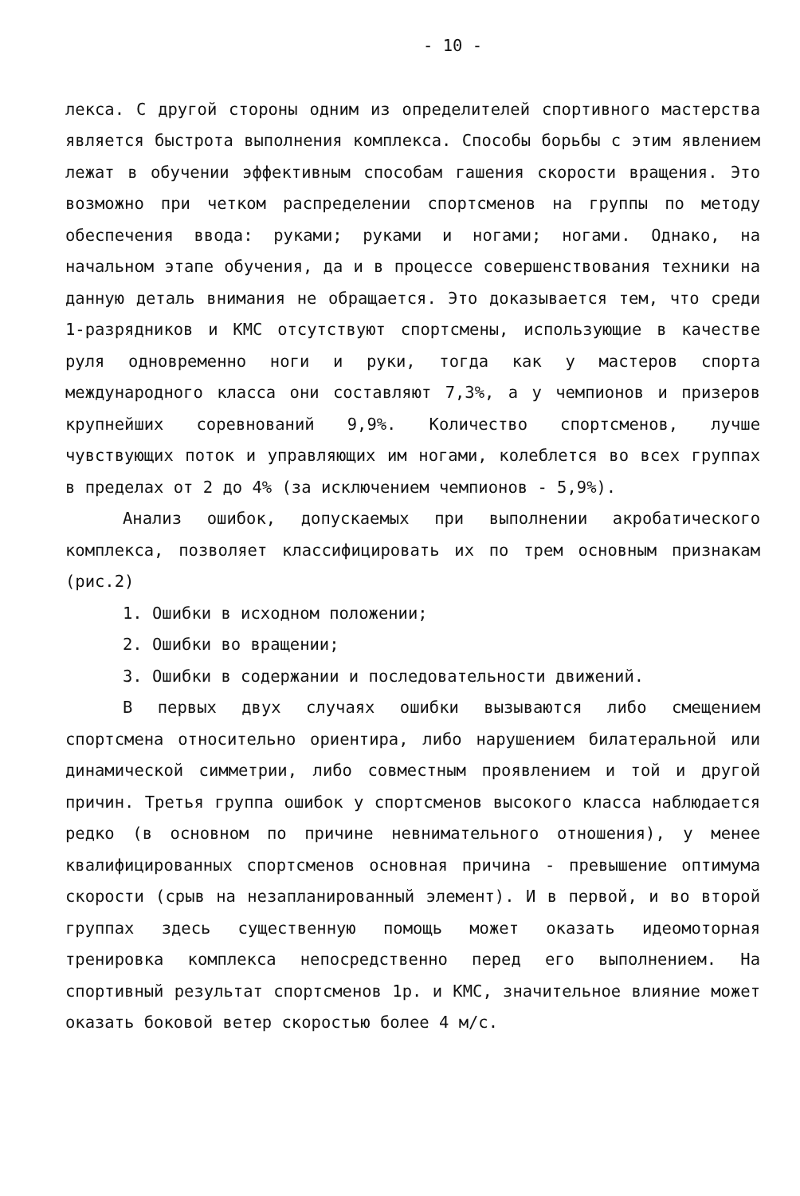- 10 -
лекса. С другой стороны одним из определителей спортивного мастерства является быстрота выполнения комплекса. Способы борьбы с этим явлением лежат в обучении эффективным способам гашения скорости вращения. Это возможно при четком распределении спортсменов на группы по методу обеспечения ввода: руками; руками и ногами; ногами. Однако, на начальном этапе обучения, да и в процессе совершенствования техники на данную деталь внимания не обращается. Это доказывается тем, что среди 1-разрядников и КМС отсутствуют спортсмены, использующие в качестве руля одновременно ноги и руки, тогда как у мастеров спорта международного класса они составляют 7,3%, а у чемпионов и призеров крупнейших соревнований 9,9%. Количество спортсменов, лучше чувствующих поток и управляющих им ногами, колеблется во всех группах в пределах от 2 до 4% (за исключением чемпионов - 5,9%).
Анализ ошибок, допускаемых при выполнении акробатического комплекса, позволяет классифицировать их по трем основным признакам (рис.2)
1. Ошибки в исходном положении;
2. Ошибки во вращении;
3. Ошибки в содержании и последовательности движений.
В первых двух случаях ошибки вызываются либо смещением спортсмена относительно ориентира, либо нарушением билатеральной или динамической симметрии, либо совместным проявлением и той и другой причин. Третья группа ошибок у спортсменов высокого класса наблюдается редко (в основном по причине невнимательного отношения), у менее квалифицированных спортсменов основная причина - превышение оптимума скорости (срыв на незапланированный элемент). И в первой, и во второй группах здесь существенную помощь может оказать идеомоторная тренировка комплекса непосредственно перед его выполнением. На спортивный результат спортсменов 1р. и КМС, значительное влияние может оказать боковой ветер скоростью более 4 м/с.